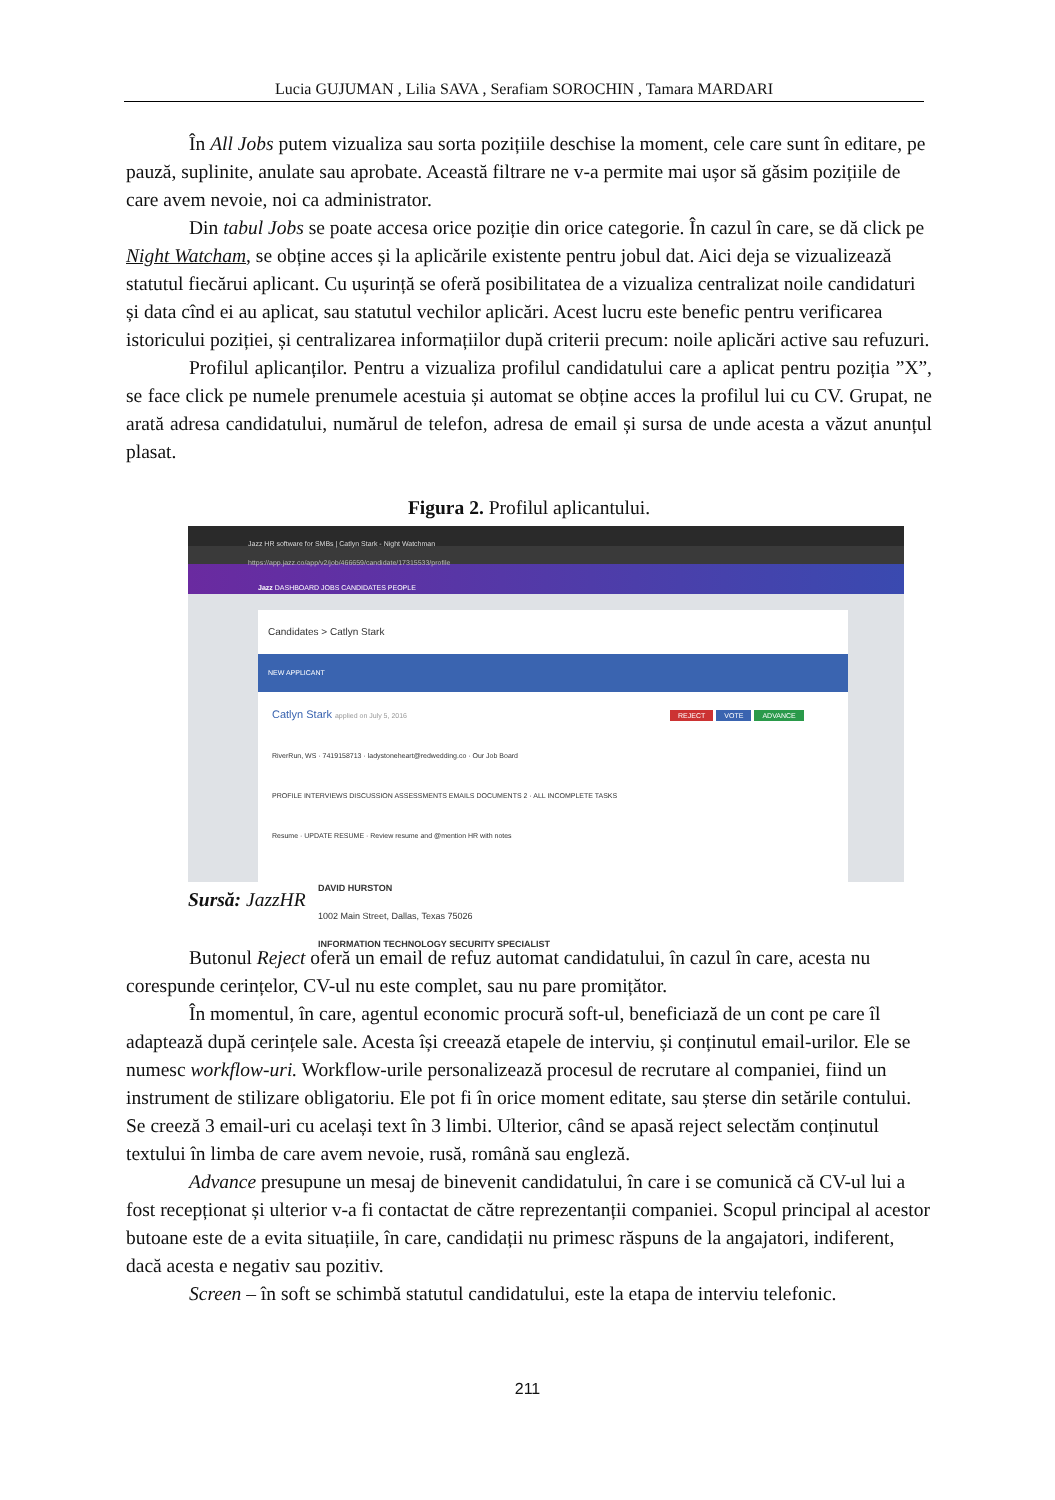Lucia GUJUMAN , Lilia SAVA , Serafiam SOROCHIN , Tamara MARDARI
În All Jobs putem vizualiza sau sorta pozițiile deschise la moment, cele care sunt în editare, pe pauză, suplinite, anulate sau aprobate. Această filtrare ne v-a permite mai ușor să găsim pozițiile de care avem nevoie, noi ca administrator.
Din tabul Jobs se poate accesa orice poziție din orice categorie. În cazul în care, se dă click pe Night Watcham, se obține acces și la aplicările existente pentru jobul dat. Aici deja se vizualizează statutul fiecărui aplicant. Cu ușurință se oferă posibilitatea de a vizualiza centralizat noile candidaturi și data cînd ei au aplicat, sau statutul vechilor aplicări. Acest lucru este benefic pentru verificarea istoricului poziției, și centralizarea informațiilor după criterii precum: noile aplicări active sau refuzuri.
Profilul aplicanților. Pentru a vizualiza profilul candidatului care a aplicat pentru poziția ”X”, se face click pe numele prenumele acestuia și automat se obține acces la profilul lui cu CV. Grupat, ne arată adresa candidatului, numărul de telefon, adresa de email și sursa de unde acesta a văzut anunțul plasat.
Figura 2. Profilul aplicantului.
Jazz HR software for SMBs | Catlyn Stark - Night Watchman
https://app.jazz.co/app/v2/job/466659/candidate/17315533/profile
Jazz DASHBOARD JOBS CANDIDATES PEOPLE
Candidates > Catlyn Stark
NEW APPLICANT
Catlyn Stark applied on July 5, 2016 REJECT VOTE ADVANCE
RiverRun, WS · 7419158713 · ladystoneheart@redwedding.co · Our Job Board
PROFILE INTERVIEWS DISCUSSION ASSESSMENTS EMAILS DOCUMENTS 2 · ALL INCOMPLETE TASKS
Resume · UPDATE RESUME · Review resume and @mention HR with notes
DAVID HURSTON
1002 Main Street, Dallas, Texas 75026
INFORMATION TECHNOLOGY SECURITY SPECIALIST
Sursă: JazzHR
Butonul Reject oferă un email de refuz automat candidatului, în cazul în care, acesta nu corespunde cerințelor, CV-ul nu este complet, sau nu pare promițător.
În momentul, în care, agentul economic procură soft-ul, beneficiază de un cont pe care îl adaptează după cerințele sale. Acesta își creează etapele de interviu, și conținutul email-urilor. Ele se numesc workflow-uri. Workflow-urile personalizează procesul de recrutare al companiei, fiind un instrument de stilizare obligatoriu. Ele pot fi în orice moment editate, sau șterse din setările contului. Se creeză 3 email-uri cu același text în 3 limbi. Ulterior, când se apasă reject selectăm conținutul textului în limba de care avem nevoie, rusă, română sau engleză.
Advance presupune un mesaj de binevenit candidatului, în care i se comunică că CV-ul lui a fost recepționat și ulterior v-a fi contactat de către reprezentanții companiei. Scopul principal al acestor butoane este de a evita situațiile, în care, candidații nu primesc răspuns de la angajatori, indiferent, dacă acesta e negativ sau pozitiv.
Screen – în soft se schimbă statutul candidatului, este la etapa de interviu telefonic.
211